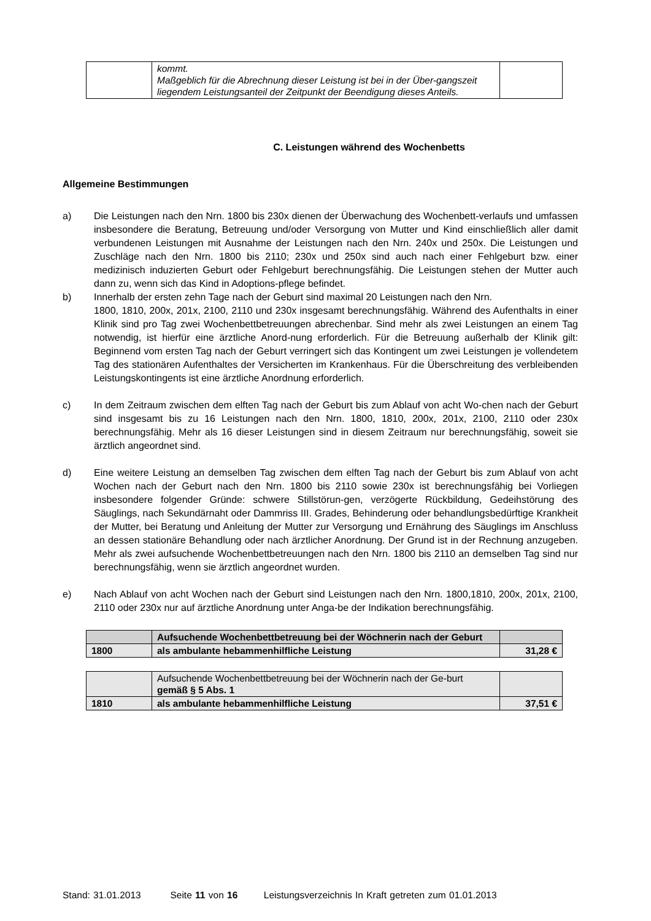| | kommt. Maßgeblich für die Abrechnung dieser Leistung ist bei in der Über-gangszeit liegendem Leistungsanteil der Zeitpunkt der Beendigung dieses Anteils. | |
C. Leistungen während des Wochenbetts
Allgemeine Bestimmungen
a) Die Leistungen nach den Nrn. 1800 bis 230x dienen der Überwachung des Wochenbett-verlaufs und umfassen insbesondere die Beratung, Betreuung und/oder Versorgung von Mutter und Kind einschließlich aller damit verbundenen Leistungen mit Ausnahme der Leistungen nach den Nrn. 240x und 250x. Die Leistungen und Zuschläge nach den Nrn. 1800 bis 2110; 230x und 250x sind auch nach einer Fehlgeburt bzw. einer medizinisch induzierten Geburt oder Fehlgeburt berechnungsfähig. Die Leistungen stehen der Mutter auch dann zu, wenn sich das Kind in Adoptions-pflege befindet.
b) Innerhalb der ersten zehn Tage nach der Geburt sind maximal 20 Leistungen nach den Nrn.
1800, 1810, 200x, 201x, 2100, 2110 und 230x insgesamt berechnungsfähig. Während des Aufenthalts in einer Klinik sind pro Tag zwei Wochenbettbetreuungen abrechenbar. Sind mehr als zwei Leistungen an einem Tag notwendig, ist hierfür eine ärztliche Anord-nung erforderlich. Für die Betreuung außerhalb der Klinik gilt: Beginnend vom ersten Tag nach der Geburt verringert sich das Kontingent um zwei Leistungen je vollendetem Tag des stationären Aufenthaltes der Versicherten im Krankenhaus. Für die Überschreitung des verbleibenden Leistungskontingents ist eine ärztliche Anordnung erforderlich.
c) In dem Zeitraum zwischen dem elften Tag nach der Geburt bis zum Ablauf von acht Wo-chen nach der Geburt sind insgesamt bis zu 16 Leistungen nach den Nrn. 1800, 1810, 200x, 201x, 2100, 2110 oder 230x berechnungsfähig. Mehr als 16 dieser Leistungen sind in diesem Zeitraum nur berechnungsfähig, soweit sie ärztlich angeordnet sind.
d) Eine weitere Leistung an demselben Tag zwischen dem elften Tag nach der Geburt bis zum Ablauf von acht Wochen nach der Geburt nach den Nrn. 1800 bis 2110 sowie 230x ist berechnungsfähig bei Vorliegen insbesondere folgender Gründe: schwere Stillstörun-gen, verzögerte Rückbildung, Gedeihstörung des Säuglings, nach Sekundärnaht oder Dammriss III. Grades, Behinderung oder behandlungsbedürftige Krankheit der Mutter, bei Beratung und Anleitung der Mutter zur Versorgung und Ernährung des Säuglings im Anschluss an dessen stationäre Behandlung oder nach ärztlicher Anordnung. Der Grund ist in der Rechnung anzugeben. Mehr als zwei aufsuchende Wochenbettbetreuungen nach den Nrn. 1800 bis 2110 an demselben Tag sind nur berechnungsfähig, wenn sie ärztlich angeordnet wurden.
e) Nach Ablauf von acht Wochen nach der Geburt sind Leistungen nach den Nrn. 1800,1810, 200x, 201x, 2100, 2110 oder 230x nur auf ärztliche Anordnung unter Anga-be der Indikation berechnungsfähig.
| | Aufsuchende Wochenbettbetreuung bei der Wöchnerin nach der Geburt | |
| 1800 | als ambulante hebammenhilfliche Leistung | 31,28 € |
| | Aufsuchende Wochenbettbetreuung bei der Wöchnerin nach der Ge-burt gemäß § 5 Abs. 1 | |
| 1810 | als ambulante hebammenhilfliche Leistung | 37,51 € |
Stand: 31.01.2013 Seite 11 von 16 Leistungsverzeichnis In Kraft getreten zum 01.01.2013